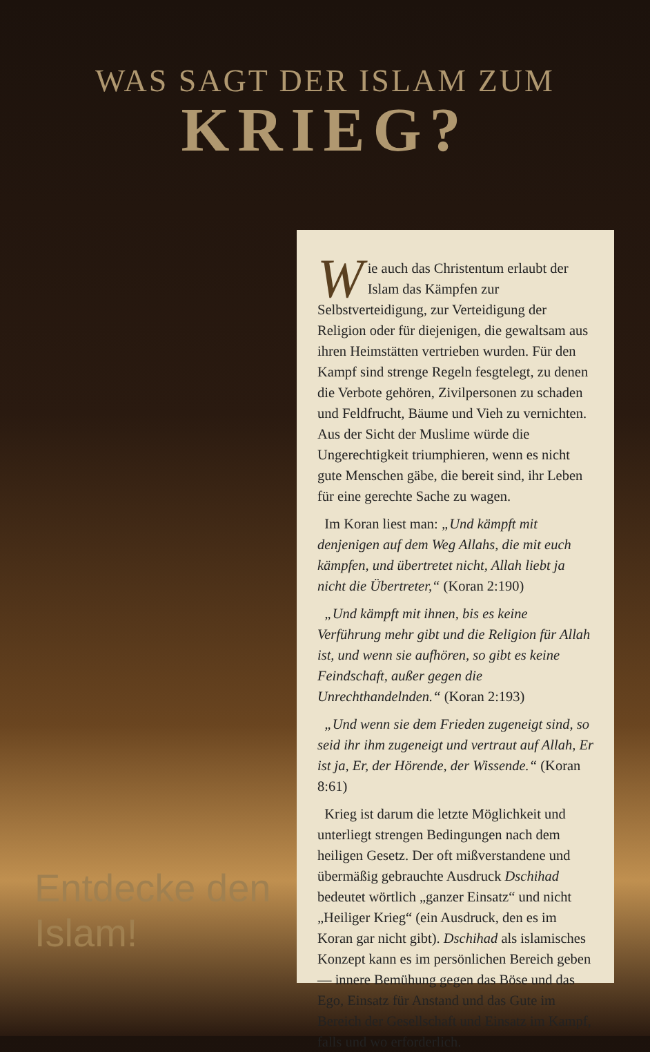WAS SAGT DER ISLAM ZUM
KRIEG?
Entdecke den Islam!
Wie auch das Christentum erlaubt der Islam das Kämpfen zur Selbstverteidigung, zur Verteidigung der Religion oder für diejenigen, die gewaltsam aus ihren Heimstätten vertrieben wurden. Für den Kampf sind strenge Regeln fesgtelegt, zu denen die Verbote gehören, Zivilpersonen zu schaden und Feldfrucht, Bäume und Vieh zu vernichten. Aus der Sicht der Muslime würde die Ungerechtigkeit triumphieren, wenn es nicht gute Menschen gäbe, die bereit sind, ihr Leben für eine gerechte Sache zu wagen.
Im Koran liest man: „Und kämpft mit denjenigen auf dem Weg Allahs, die mit euch kämpfen, und übertretet nicht, Allah liebt ja nicht die Übertreter,“ (Koran 2:190)
„Und kämpft mit ihnen, bis es keine Verführung mehr gibt und die Religion für Allah ist, und wenn sie aufhören, so gibt es keine Feindschaft, außer gegen die Unrechthandelnden.“ (Koran 2:193)
„Und wenn sie dem Frieden zugeneigt sind, so seid ihr ihm zugeneigt und vertraut auf Allah, Er ist ja, Er, der Hörende, der Wissende.“ (Koran 8:61)
Krieg ist darum die letzte Möglichkeit und unterliegt strengen Bedingungen nach dem heiligen Gesetz. Der oft mißverstandene und übermäßig gebrauchte Ausdruck Dschihad bedeutet wörtlich „ganzer Einsatz“ und nicht „Heiliger Krieg“ (ein Ausdruck, den es im Koran gar nicht gibt). Dschihad als islamisches Konzept kann es im persönlichen Bereich geben — innere Bemühung gegen das Böse und das Ego, Einsatz für Anstand und das Gute im Bereich der Gesellschaft und Einsatz im Kampf, falls und wo erforderlich.